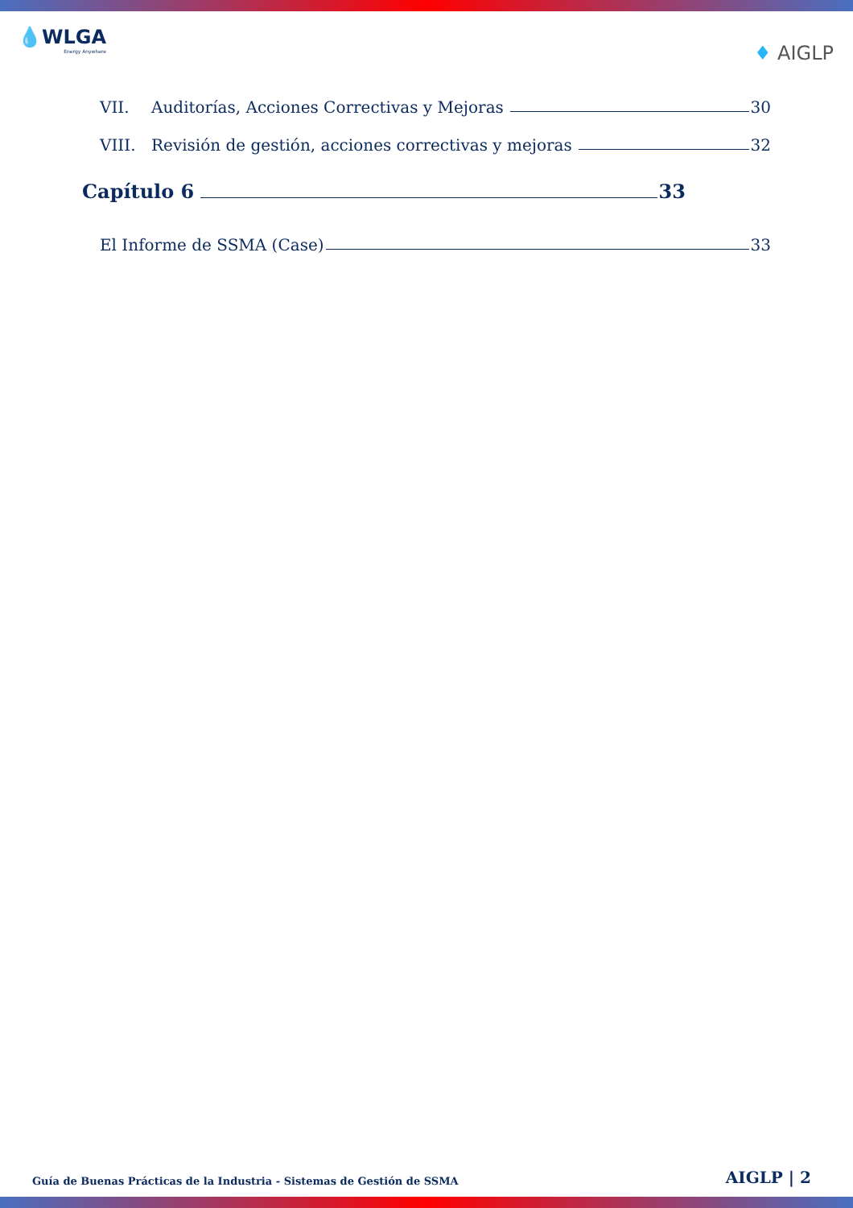💧WLGA
Energy Anywhere
♦ AIGLP
VII. Auditorías, Acciones Correctivas y Mejoras 30
VIII. Revisión de gestión, acciones correctivas y mejoras 32
Capítulo 6 33
El Informe de SSMA (Case) 33
Guía de Buenas Prácticas de la Industria - Sistemas de Gestión de SSMA AIGLP | 2